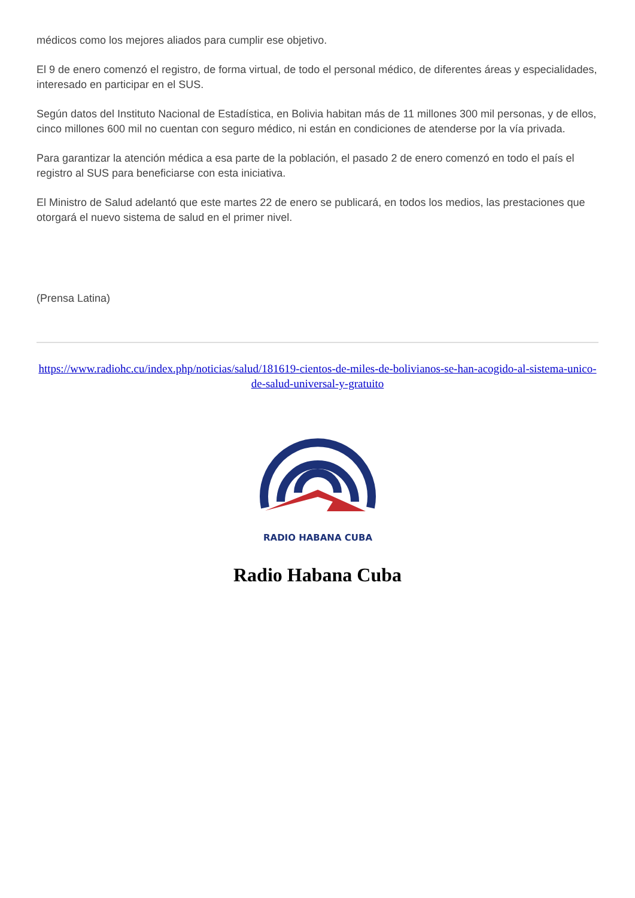médicos como los mejores aliados para cumplir ese objetivo.
El 9 de enero comenzó el registro, de forma virtual, de todo el personal médico, de diferentes áreas y especialidades, interesado en participar en el SUS.
Según datos del Instituto Nacional de Estadística, en Bolivia habitan más de 11 millones 300 mil personas, y de ellos, cinco millones 600 mil no cuentan con seguro médico, ni están en condiciones de atenderse por la vía privada.
Para garantizar la atención médica a esa parte de la población, el pasado 2 de enero comenzó en todo el país el registro al SUS para beneficiarse con esta iniciativa.
El Ministro de Salud adelantó que este martes 22 de enero se publicará, en todos los medios, las prestaciones que otorgará el nuevo sistema de salud en el primer nivel.
(Prensa Latina)
https://www.radiohc.cu/index.php/noticias/salud/181619-cientos-de-miles-de-bolivianos-se-han-acogido-al-sistema-unico-de-salud-universal-y-gratuito
RADIO HABANA CUBA
Radio Habana Cuba